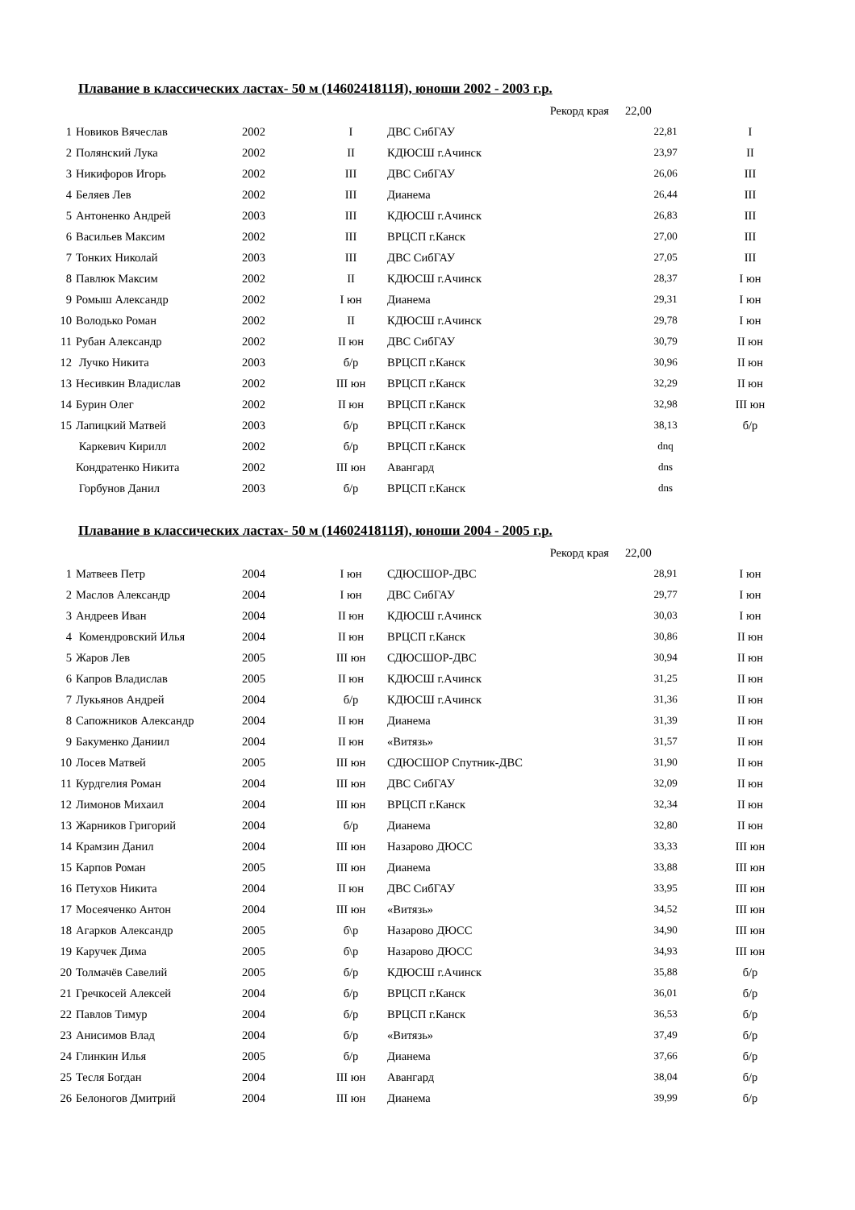Плавание в классических ластах- 50 м (1460241811Я), юноши 2002 - 2003 г.р.
| Рекорд края | | | | | 22,00 | |
| 1 | Новиков Вячеслав | 2002 | I | ДВС СибГАУ | 22,81 | I |
| 2 | Полянский Лука | 2002 | II | КДЮСШ г.Ачинск | 23,97 | II |
| 3 | Никифоров Игорь | 2002 | III | ДВС СибГАУ | 26,06 | III |
| 4 | Беляев Лев | 2002 | III | Дианема | 26,44 | III |
| 5 | Антоненко Андрей | 2003 | III | КДЮСШ г.Ачинск | 26,83 | III |
| 6 | Васильев Максим | 2002 | III | ВРЦСП г.Канск | 27,00 | III |
| 7 | Тонких Николай | 2003 | III | ДВС СибГАУ | 27,05 | III |
| 8 | Павлюк Максим | 2002 | II | КДЮСШ г.Ачинск | 28,37 | I юн |
| 9 | Ромыш Александр | 2002 | I юн | Дианема | 29,31 | I юн |
| 10 | Володько Роман | 2002 | II | КДЮСШ г.Ачинск | 29,78 | I юн |
| 11 | Рубан Александр | 2002 | II юн | ДВС СибГАУ | 30,79 | II юн |
| 12 | Лучко Никита | 2003 | б/р | ВРЦСП г.Канск | 30,96 | II юн |
| 13 | Несивкин Владислав | 2002 | III юн | ВРЦСП г.Канск | 32,29 | II юн |
| 14 | Бурин Олег | 2002 | II юн | ВРЦСП г.Канск | 32,98 | III юн |
| 15 | Лапицкий Матвей | 2003 | б/р | ВРЦСП г.Канск | 38,13 | б/р |
| | Каркевич Кирилл | 2002 | б/р | ВРЦСП г.Канск | dnq | |
| | Кондратенко Никита | 2002 | III юн | Авангард | dns | |
| | Горбунов Данил | 2003 | б/р | ВРЦСП г.Канск | dns | |
Плавание в классических ластах- 50 м (1460241811Я), юноши 2004 - 2005 г.р.
| Рекорд края | | | | | 22,00 | |
| 1 | Матвеев Петр | 2004 | I юн | СДЮСШОР-ДВС | 28,91 | I юн |
| 2 | Маслов Александр | 2004 | I юн | ДВС СибГАУ | 29,77 | I юн |
| 3 | Андреев Иван | 2004 | II юн | КДЮСШ г.Ачинск | 30,03 | I юн |
| 4 | Комендровский Илья | 2004 | II юн | ВРЦСП г.Канск | 30,86 | II юн |
| 5 | Жаров Лев | 2005 | III юн | СДЮСШОР-ДВС | 30,94 | II юн |
| 6 | Капров Владислав | 2005 | II юн | КДЮСШ г.Ачинск | 31,25 | II юн |
| 7 | Лукьянов Андрей | 2004 | б/р | КДЮСШ г.Ачинск | 31,36 | II юн |
| 8 | Сапожников Александр | 2004 | II юн | Дианема | 31,39 | II юн |
| 9 | Бакуменко Даниил | 2004 | II юн | «Витязь» | 31,57 | II юн |
| 10 | Лосев Матвей | 2005 | III юн | СДЮСШОР Спутник-ДВС | 31,90 | II юн |
| 11 | Курдгелия Роман | 2004 | III юн | ДВС СибГАУ | 32,09 | II юн |
| 12 | Лимонов Михаил | 2004 | III юн | ВРЦСП г.Канск | 32,34 | II юн |
| 13 | Жарников Григорий | 2004 | б/р | Дианема | 32,80 | II юн |
| 14 | Крамзин Данил | 2004 | III юн | Назарово ДЮСС | 33,33 | III юн |
| 15 | Карпов Роман | 2005 | III юн | Дианема | 33,88 | III юн |
| 16 | Петухов Никита | 2004 | II юн | ДВС СибГАУ | 33,95 | III юн |
| 17 | Мосеяченко Антон | 2004 | III юн | «Витязь» | 34,52 | III юн |
| 18 | Агарков Александр | 2005 | б\р | Назарово ДЮСС | 34,90 | III юн |
| 19 | Каручек Дима | 2005 | б\р | Назарово ДЮСС | 34,93 | III юн |
| 20 | Толмачёв Савелий | 2005 | б/р | КДЮСШ г.Ачинск | 35,88 | б/р |
| 21 | Гречкосей Алексей | 2004 | б/р | ВРЦСП г.Канск | 36,01 | б/р |
| 22 | Павлов Тимур | 2004 | б/р | ВРЦСП г.Канск | 36,53 | б/р |
| 23 | Анисимов Влад | 2004 | б/р | «Витязь» | 37,49 | б/р |
| 24 | Глинкин Илья | 2005 | б/р | Дианема | 37,66 | б/р |
| 25 | Тесля Богдан | 2004 | III юн | Авангард | 38,04 | б/р |
| 26 | Белоногов Дмитрий | 2004 | III юн | Дианема | 39,99 | б/р |